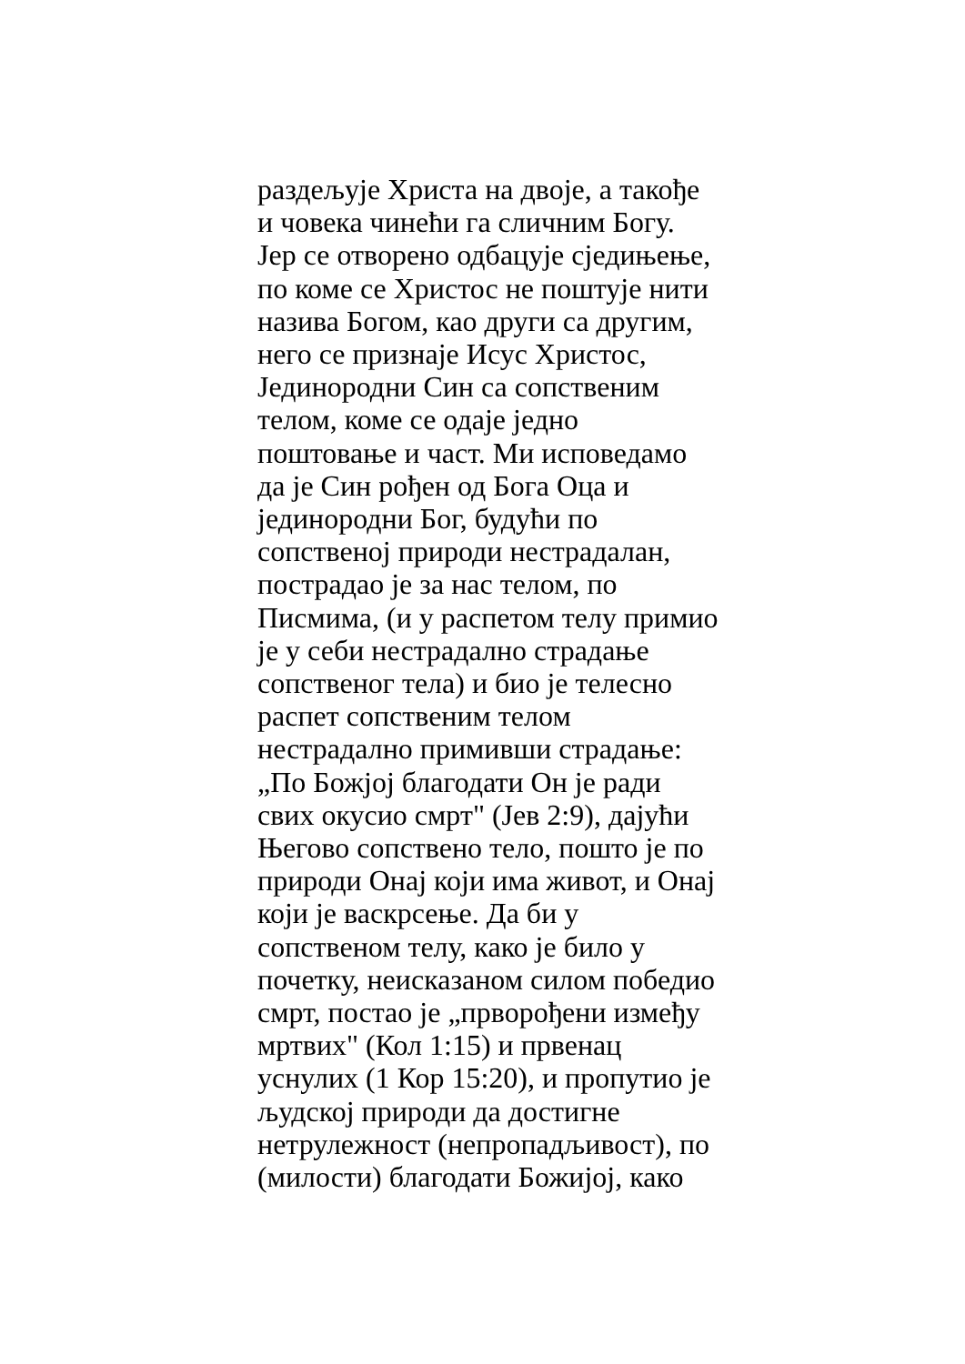раздељује Христа на двоје, а такође
и човека чинећи га сличним Богу.
Јер се отворено одбацује сједињење,
по коме се Христос не поштује нити
назива Богом, као други са другим,
него се признаје Исус Христос,
Јединородни Син са сопственим
телом, коме се одаје једно
поштовање и част. Ми исповедамо
да је Син рођен од Бога Оца и
јединородни Бог, будући по
сопственој природи нестрадалан,
пострадао је за нас телом, по
Писмима, (и у распетом телу примио
је у себи нестрадално страдање
сопственог тела) и био је телесно
распет сопственим телом
нестрадално примивши страдање:
„По Божјој благодати Он је ради
свих окусио смрт" (Јев 2:9), дајући
Његово сопствено тело, пошто је по
природи Онај који има живот, и Онај
који је васкрсење. Да би у
сопственом телу, како је било у
почетку, неисказаном силом победио
смрт, постао је „прворођени између
мртвих" (Кол 1:15) и првенац
уснулих (1 Кор 15:20), и пропутио је
људској природи да достигне
нетрулежност (непропадљивост), по
(милости) благодати Божијој, како